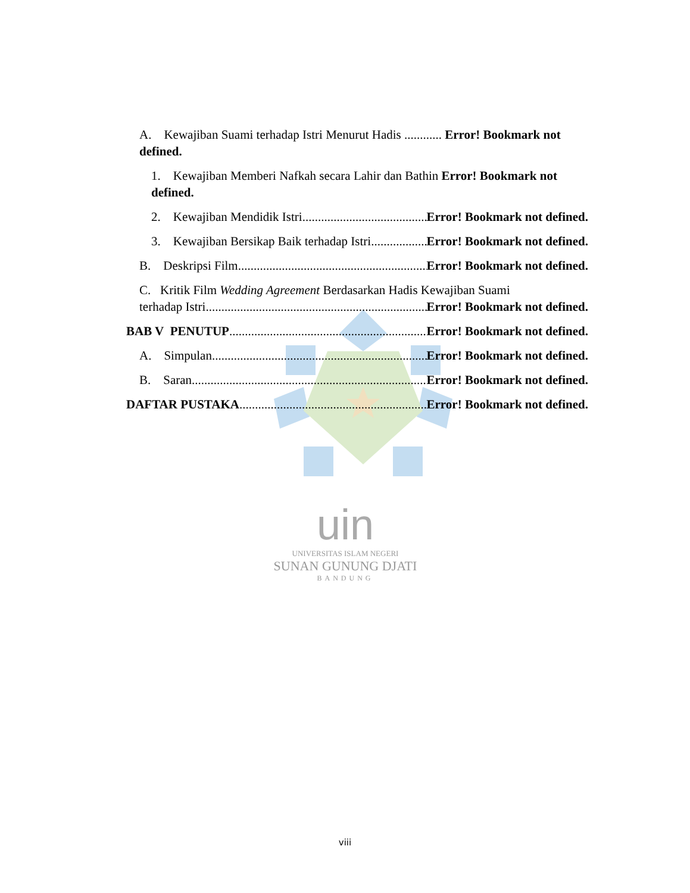uin
UNIVERSITAS ISLAM NEGERI
SUNAN GUNUNG DJATI
BANDUNG
A. Kewajiban Suami terhadap Istri Menurut Hadis ............ Error! Bookmark not defined.
1. Kewajiban Memberi Nafkah secara Lahir dan Bathin Error! Bookmark not defined.
2. Kewajiban Mendidik Istri Error! Bookmark not defined.
3. Kewajiban Bersikap Baik terhadap Istri Error! Bookmark not defined.
B. Deskripsi Film Error! Bookmark not defined.
C. Kritik Film Wedding Agreement Berdasarkan Hadis Kewajiban Suami
terhadap Istri Error! Bookmark not defined.
BAB V PENUTUP Error! Bookmark not defined.
A. Simpulan Error! Bookmark not defined.
B. Saran Error! Bookmark not defined.
DAFTAR PUSTAKA Error! Bookmark not defined.
viii